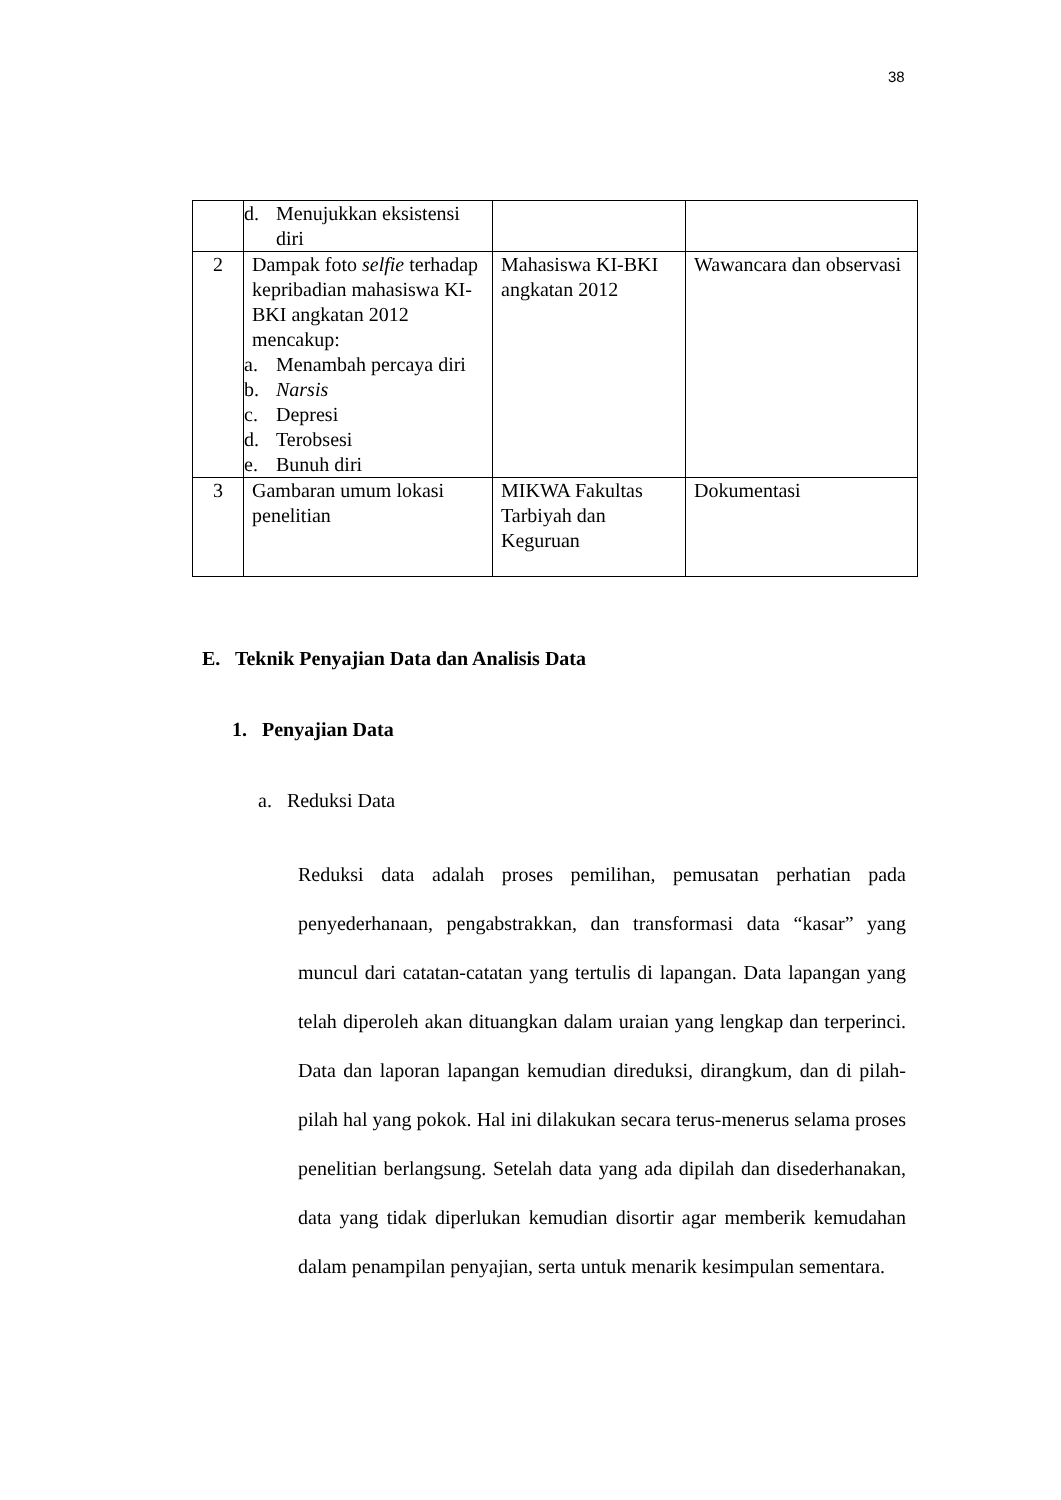38
| | d. Menujukkan eksistensi diri | | |
| 2 | Dampak foto selfie terhadap kepribadian mahasiswa KI-BKI angkatan 2012 mencakup: a. Menambah percaya diri b. Narsis c. Depresi d. Terobsesi e. Bunuh diri | Mahasiswa KI-BKI angkatan 2012 | Wawancara dan observasi |
| 3 | Gambaran umum lokasi penelitian | MIKWA Fakultas Tarbiyah dan Keguruan | Dokumentasi |
E. Teknik Penyajian Data dan Analisis Data
1. Penyajian Data
a. Reduksi Data
Reduksi data adalah proses pemilihan, pemusatan perhatian pada penyederhanaan, pengabstrakkan, dan transformasi data “kasar” yang muncul dari catatan-catatan yang tertulis di lapangan. Data lapangan yang telah diperoleh akan dituangkan dalam uraian yang lengkap dan terperinci. Data dan laporan lapangan kemudian direduksi, dirangkum, dan di pilah-pilah hal yang pokok. Hal ini dilakukan secara terus-menerus selama proses penelitian berlangsung. Setelah data yang ada dipilah dan disederhanakan, data yang tidak diperlukan kemudian disortir agar memberik kemudahan dalam penampilan penyajian, serta untuk menarik kesimpulan sementara.